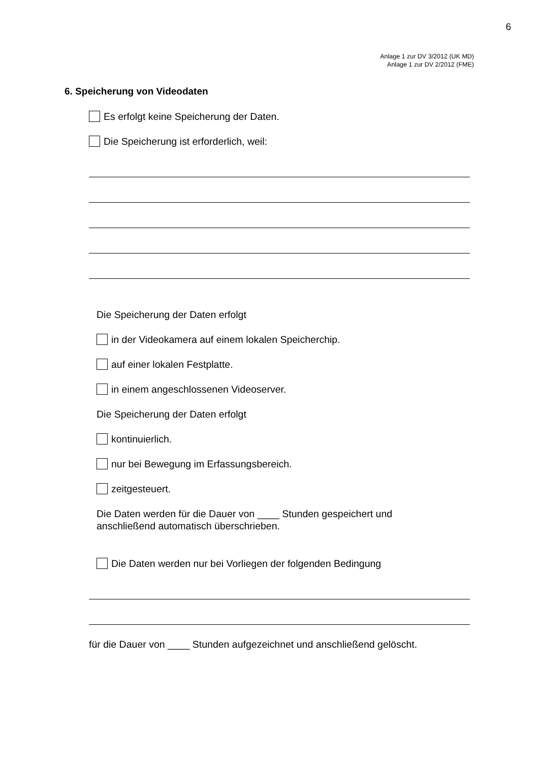6
Anlage 1 zur DV 3/2012 (UK MD)
Anlage 1 zur DV 2/2012 (FME)
6. Speicherung von Videodaten
Es erfolgt keine Speicherung der Daten.
Die Speicherung ist erforderlich, weil:
Die Speicherung der Daten erfolgt
in der Videokamera auf einem lokalen Speicherchip.
auf einer lokalen Festplatte.
in einem angeschlossenen Videoserver.
Die Speicherung der Daten erfolgt
kontinuierlich.
nur bei Bewegung im Erfassungsbereich.
zeitgesteuert.
Die Daten werden für die Dauer von ____ Stunden gespeichert und
anschließend automatisch überschrieben.
Die Daten werden nur bei Vorliegen der folgenden Bedingung
für die Dauer von ____ Stunden aufgezeichnet und anschließend gelöscht.